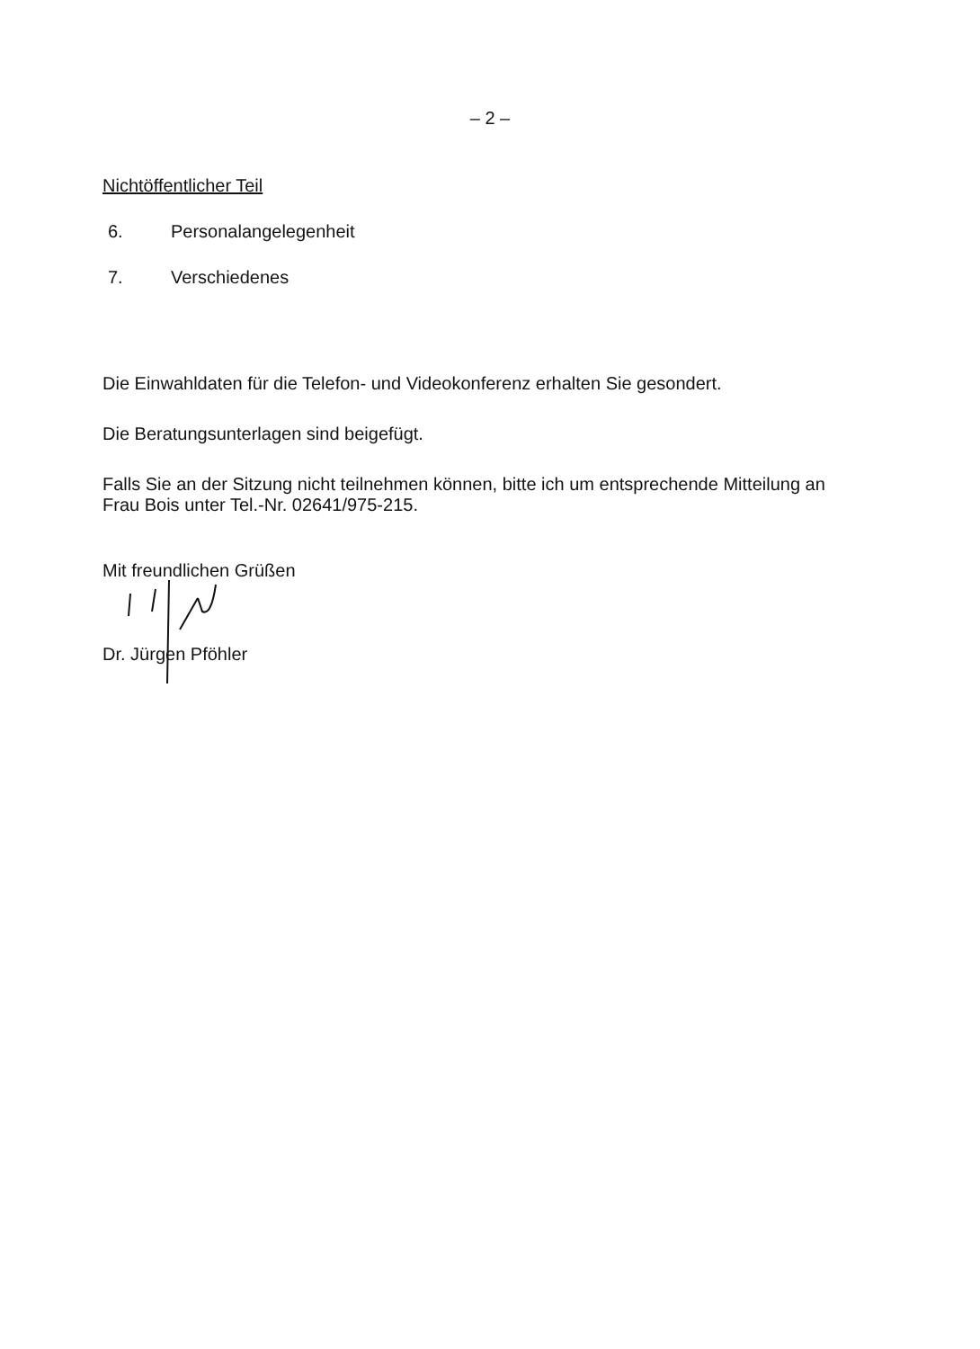– 2 –
Nichtöffentlicher Teil
6. Personalangelegenheit
7. Verschiedenes
Die Einwahldaten für die Telefon- und Videokonferenz erhalten Sie gesondert.
Die Beratungsunterlagen sind beigefügt.
Falls Sie an der Sitzung nicht teilnehmen können, bitte ich um entsprechende Mitteilung an Frau Bois unter Tel.-Nr. 02641/975-215.
Mit freundlichen Grüßen
Dr. Jürgen Pföhler